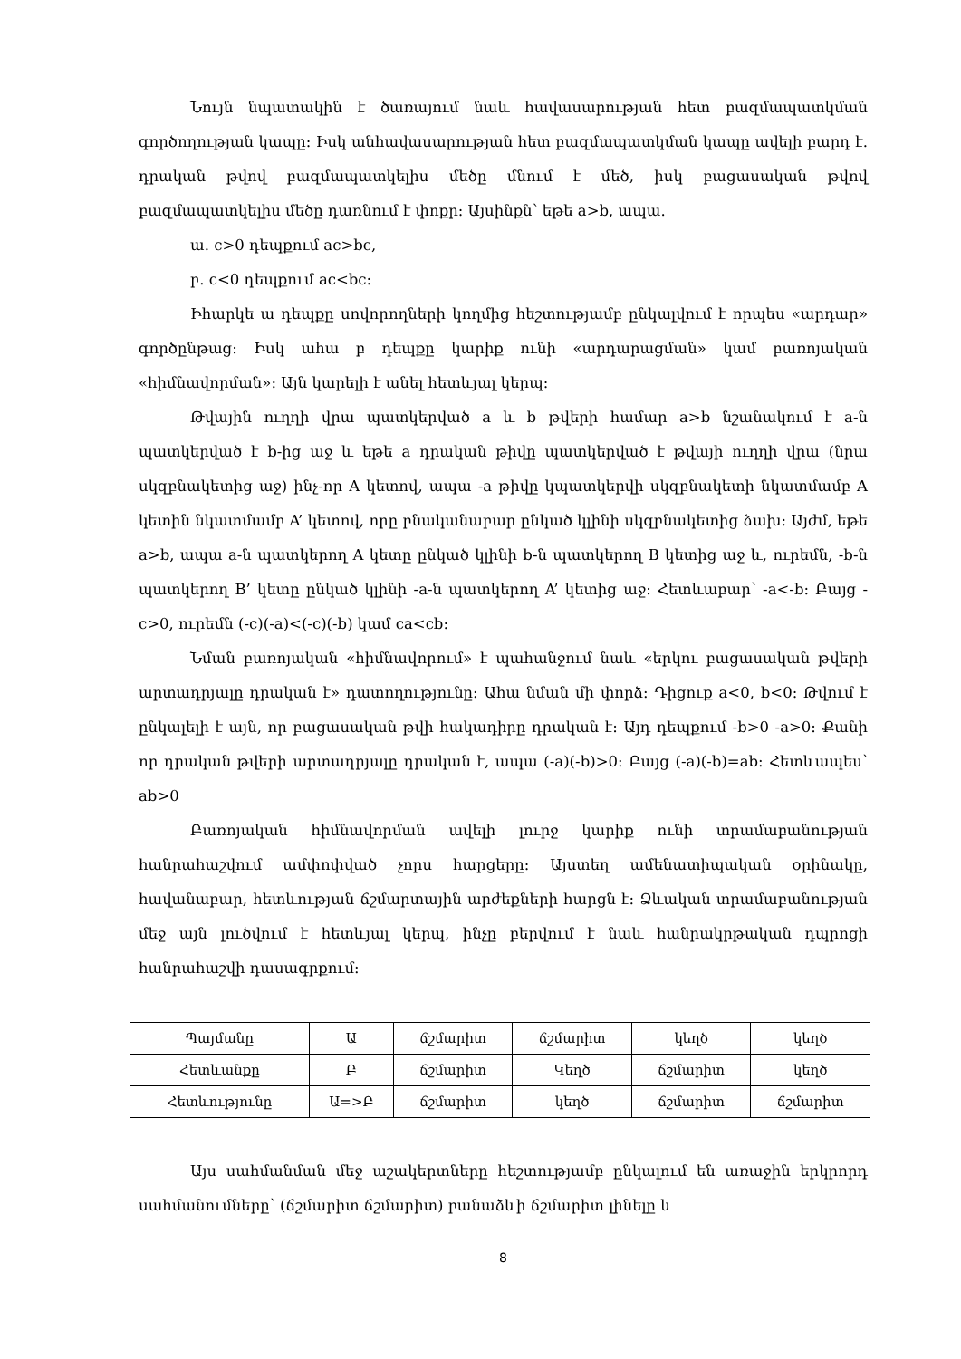Նույն նպատակին է ծառայում նաև հավասարության հետ բազմապատկման գործողության կապը: Իսկ անհավասարության հետ բազմապատկման կապը ավելի բարդ է. դրական թվով բազմապատկելիս մեծը մնում է մեծ, իսկ բացասական թվով բազմապատկելիս մեծը դառնում է փոքր: Այսինքն՝ եթե a>b, ապա.
ա. c>0 դեպքում ac>bc,
բ. c<0 դեպքում ac<bc:
Իհարկե ա դեպքը սովորողների կողմից հեշտությամբ ընկալվում է որպես «արդար» գործընթաց: Իսկ ահա բ դեպքը կարիք ունի «արդարացման» կամ բառոյական «հիմնավորման»: Այն կարելի է անել հետևյալ կերպ:
Թվային ուղղի վրա պատկերված a և b թվերի համար a>b նշանակում է a-ն պատկերված է b-ից աջ և եթե a դրական թիվը պատկերված է թվայի ուղղի վրա (նրա սկզբնակետից աջ) ինչ-որ A կետով, ապա -a թիվը կպատկերվի սկզբնակետի նկատմամբ A կետին նկատմամբ A’ կետով, որը բնականաբար ընկած կլինի սկզբնակետից ձախ: Այժմ, եթե a>b, ապա a-ն պատկերող A կետը ընկած կլինի b-ն պատկերող B կետից աջ և, ուրեմն, -b-ն պատկերող B’ կետը ընկած կլինի -a-ն պատկերող A’ կետից աջ: Հետևաբար՝ -a<-b: Բայց -c>0, ուրեմն (-c)(-a)<(-c)(-b) կամ ca<cb:
Նման բառոյական «հիմնավորում» է պահանջում նաև «երկու բացասական թվերի արտադրյալը դրական է» դատողությունը: Ահա նման մի փորձ: Դիցուք a<0, b<0: Թվում է ընկալելի է այն, որ բացասական թվի հակադիրը դրական է: Այդ դեպքում -b>0 -a>0: Քանի որ դրական թվերի արտադրյալը դրական է, ապա (-a)(-b)>0: Բայց (-a)(-b)=ab: Հետևապես՝ ab>0
Բառոյական հիմնավորման ավելի լուրջ կարիք ունի տրամաբանության հանրահաշվում ամփոփված չորս հարցերը: Այստեղ ամենատիպական օրինակը, հավանաբար, հետևության ճշմարտային արժեքների հարցն է: Ձևական տրամաբանության մեջ այն լուծվում է հետևյալ կերպ, ինչը բերվում է նաև հանրակրթական դպրոցի հանրահաշվի դասագրքում:
| Պայմանը | Ա | ճշմարիտ | ճշմարիտ | կեղծ | կեղծ |
| Հետևանքը | Բ | ճշմարիտ | Կեղծ | ճշմարիտ | կեղծ |
| Հետևությունը | Ա=>Բ | ճշմարիտ | կեղծ | ճշմարիտ | ճշմարիտ |
Այս սահմանման մեջ աշակերտները հեշտությամբ ընկալում են առաջին երկրորդ սահմանումները՝ (ճշմարիտ ճշմարիտ) բանաձևի ճշմարիտ լինելը և
8